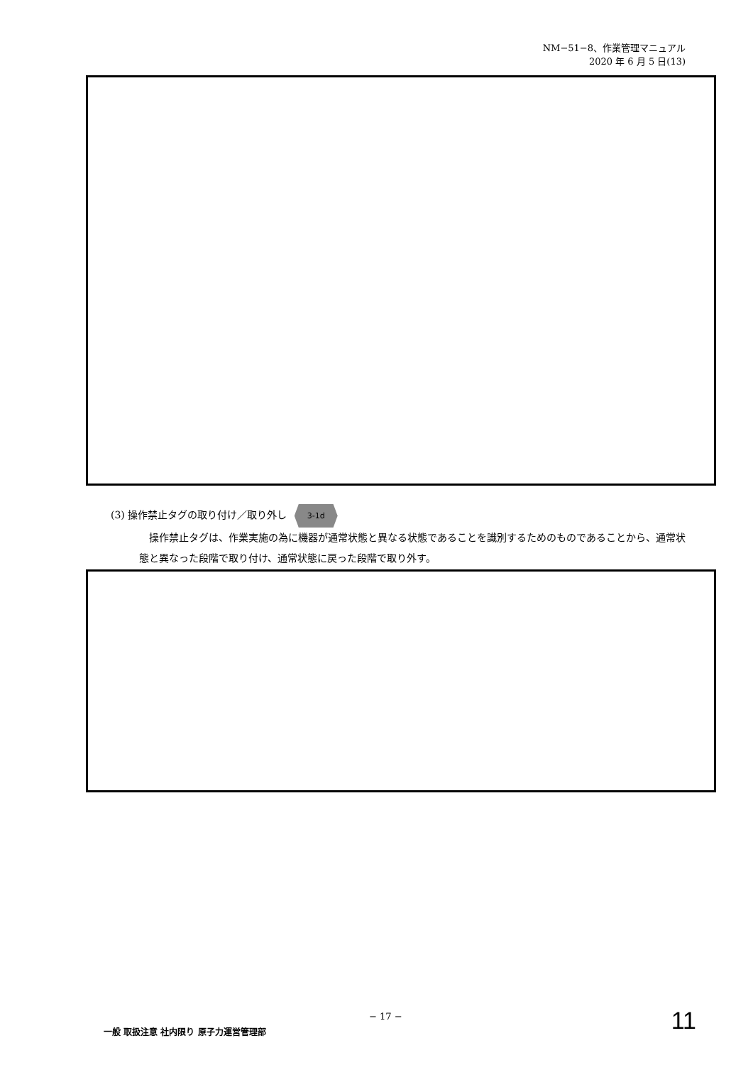NM−51−8、作業管理マニュアル
2020 年 6 月 5 日(13)
(3) 操作禁止タグの取り付け／取り外し 3-1d
操作禁止タグは、作業実施の為に機器が通常状態と異なる状態であることを識別するためのものであることから、通常状態と異なった段階で取り付け、通常状態に戻った段階で取り外す。
− 17 −
一般 取扱注意 社内限り 原子力運営管理部
11